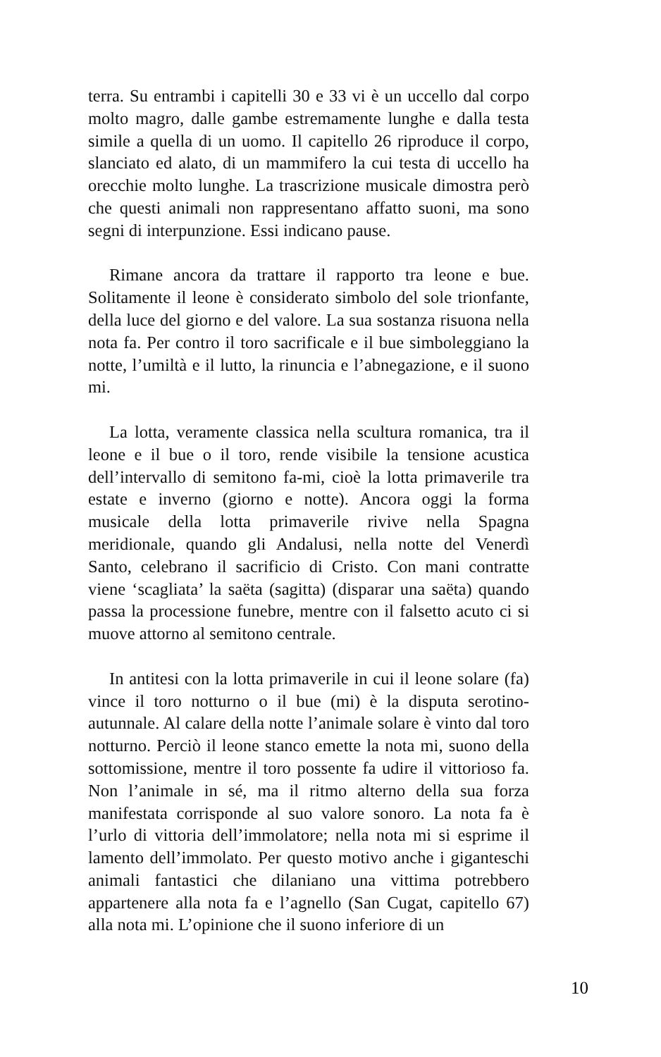terra. Su entrambi i capitelli 30 e 33 vi è un uccello dal corpo molto magro, dalle gambe estremamente lunghe e dalla testa simile a quella di un uomo. Il capitello 26 riproduce il corpo, slanciato ed alato, di un mammifero la cui testa di uccello ha orecchie molto lunghe. La trascrizione musicale dimostra però che questi animali non rappresentano affatto suoni, ma sono segni di interpunzione. Essi indicano pause.
Rimane ancora da trattare il rapporto tra leone e bue. Solitamente il leone è considerato simbolo del sole trionfante, della luce del giorno e del valore. La sua sostanza risuona nella nota fa. Per contro il toro sacrificale e il bue simboleggiano la notte, l’umiltà e il lutto, la rinuncia e l’abnegazione, e il suono mi.
La lotta, veramente classica nella scultura romanica, tra il leone e il bue o il toro, rende visibile la tensione acustica dell’intervallo di semitono fa-mi, cioè la lotta primaverile tra estate e inverno (giorno e notte). Ancora oggi la forma musicale della lotta primaverile rivive nella Spagna meridionale, quando gli Andalusi, nella notte del Venerdì Santo, celebrano il sacrificio di Cristo. Con mani contratte viene ‘scagliata’ la saëta (sagitta) (disparar una saëta) quando passa la processione funebre, mentre con il falsetto acuto ci si muove attorno al semitono centrale.
In antitesi con la lotta primaverile in cui il leone solare (fa) vince il toro notturno o il bue (mi) è la disputa serotino-autunnale. Al calare della notte l’animale solare è vinto dal toro notturno. Perciò il leone stanco emette la nota mi, suono della sottomissione, mentre il toro possente fa udire il vittorioso fa. Non l’animale in sé, ma il ritmo alterno della sua forza manifestata corrisponde al suo valore sonoro. La nota fa è l’urlo di vittoria dell’immolatore; nella nota mi si esprime il lamento dell’immolato. Per questo motivo anche i giganteschi animali fantastici che dilaniano una vittima potrebbero appartenere alla nota fa e l’agnello (San Cugat, capitello 67) alla nota mi. L’opinione che il suono inferiore di un
10